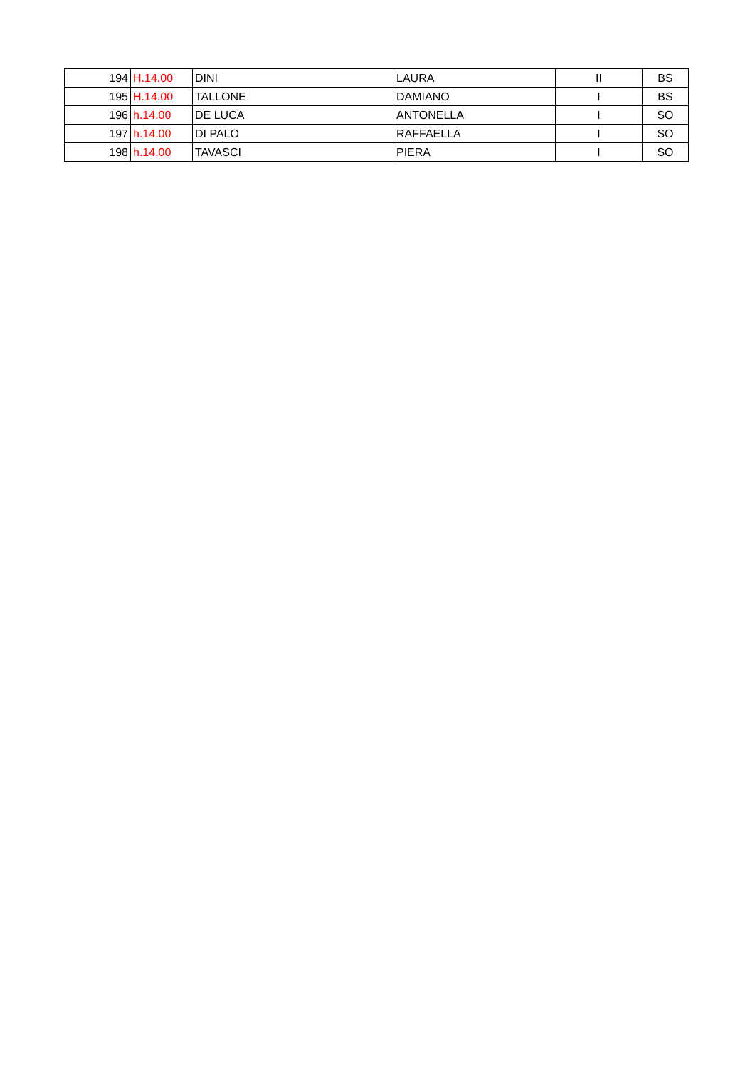| 194 | H.14.00 | DINI | LAURA | II | BS |
| 195 | H.14.00 | TALLONE | DAMIANO | I | BS |
| 196 | h.14.00 | DE LUCA | ANTONELLA | I | SO |
| 197 | h.14.00 | DI PALO | RAFFAELLA | I | SO |
| 198 | h.14.00 | TAVASCI | PIERA | I | SO |